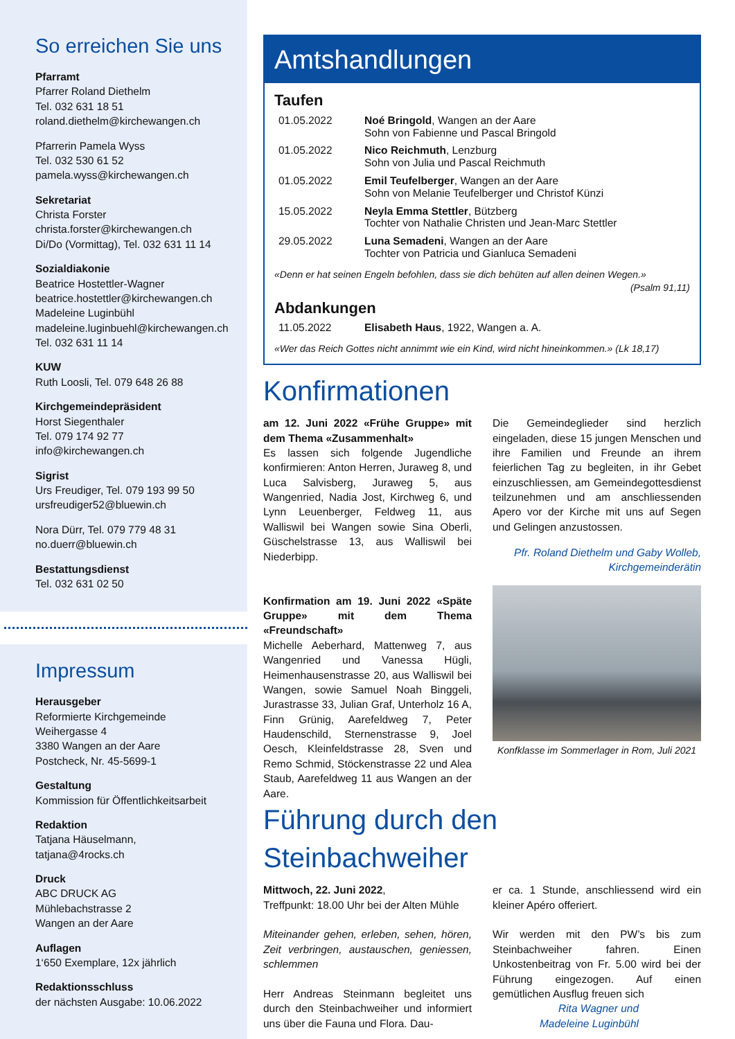So erreichen Sie uns
Pfarramt
Pfarrer Roland Diethelm
Tel. 032 631 18 51
roland.diethelm@kirchewangen.ch
Pfarrerin Pamela Wyss
Tel. 032 530 61 52
pamela.wyss@kirchewangen.ch
Sekretariat
Christa Forster
christa.forster@kirchewangen.ch
Di/Do (Vormittag), Tel. 032 631 11 14
Sozialdiakonie
Beatrice Hostettler-Wagner
beatrice.hostettler@kirchewangen.ch
Madeleine Luginbühl
madeleine.luginbuehl@kirchewangen.ch
Tel. 032 631 11 14
KUW
Ruth Loosli, Tel. 079 648 26 88
Kirchgemeindepräsident
Horst Siegenthaler
Tel. 079 174 92 77
info@kirchewangen.ch
Sigrist
Urs Freudiger, Tel. 079 193 99 50
ursfreudiger52@bluewin.ch
Nora Dürr, Tel. 079 779 48 31
no.duerr@bluewin.ch
Bestattungsdienst
Tel. 032 631 02 50
Impressum
Herausgeber
Reformierte Kirchgemeinde
Weihergasse 4
3380 Wangen an der Aare
Postcheck, Nr. 45-5699-1
Gestaltung
Kommission für Öffentlichkeitsarbeit
Redaktion
Tatjana Häuselmann,
tatjana@4rocks.ch
Druck
ABC DRUCK AG
Mühlebachstrasse 2
Wangen an der Aare
Auflagen
1‘650 Exemplare, 12x jährlich
Redaktionsschluss
der nächsten Ausgabe: 10.06.2022
Amtshandlungen
Taufen
| 01.05.2022 | Noé Bringold , Wangen an der Aare Sohn von Fabienne und Pascal Bringold |
| 01.05.2022 | Nico Reichmuth , Lenzburg Sohn von Julia und Pascal Reichmuth |
| 01.05.2022 | Emil Teufelberger , Wangen an der Aare Sohn von Melanie Teufelberger und Christof Künzi |
| 15.05.2022 | Neyla Emma Stettler , Bützberg Tochter von Nathalie Christen und Jean-Marc Stettler |
| 29.05.2022 | Luna Semadeni , Wangen an der Aare Tochter von Patricia und Gianluca Semadeni |
«Denn er hat seinen Engeln befohlen, dass sie dich behüten auf allen deinen Wegen.»
(Psalm 91,11)
Abdankungen
| 11.05.2022 | Elisabeth Haus , 1922, Wangen a. A. |
«Wer das Reich Gottes nicht annimmt wie ein Kind, wird nicht hineinkommen.» (Lk 18,17)
Konfirmationen
am 12. Juni 2022 «Frühe Gruppe» mit dem Thema «Zusammenhalt»
Es lassen sich folgende Jugendliche konfirmieren: Anton Herren, Juraweg 8, und Luca Salvisberg, Juraweg 5, aus Wangenried, Nadia Jost, Kirchweg 6, und Lynn Leuenberger, Feldweg 11, aus Walliswil bei Wangen sowie Sina Oberli, Güschelstrasse 13, aus Walliswil bei Niederbipp.
Konfirmation am 19. Juni 2022 «Späte Gruppe» mit dem Thema «Freundschaft»
Michelle Aeberhard, Mattenweg 7, aus Wangenried und Vanessa Hügli, Heimenhausenstrasse 20, aus Walliswil bei Wangen, sowie Samuel Noah Binggeli, Jurastrasse 33, Julian Graf, Unterholz 16 A, Finn Grünig, Aarefeldweg 7, Peter Haudenschild, Sternenstrasse 9, Joel Oesch, Kleinfeldstrasse 28, Sven und Remo Schmid, Stöckenstrasse 22 und Alea Staub, Aarefeldweg 11 aus Wangen an der Aare.
Die Gemeindeglieder sind herzlich eingeladen, diese 15 jungen Menschen und ihre Familien und Freunde an ihrem feierlichen Tag zu begleiten, in ihr Gebet einzuschliessen, am Gemeindegottesdienst teilzunehmen und am anschliessenden Apero vor der Kirche mit uns auf Segen und Gelingen anzustossen.
Pfr. Roland Diethelm und Gaby Wolleb,
Kirchgemeinderätin
Konfklasse im Sommerlager in Rom, Juli 2021
Führung durch den Steinbachweiher
Mittwoch, 22. Juni 2022,
Treffpunkt: 18.00 Uhr bei der Alten Mühle
Miteinander gehen, erleben, sehen, hören, Zeit verbringen, austauschen, geniessen, schlemmen
Herr Andreas Steinmann begleitet uns durch den Steinbachweiher und informiert uns über die Fauna und Flora. Dau-
er ca. 1 Stunde, anschliessend wird ein kleiner Apéro offeriert.
Wir werden mit den PW’s bis zum Steinbachweiher fahren. Einen Unkostenbeitrag von Fr. 5.00 wird bei der Führung eingezogen. Auf einen gemütlichen Ausflug freuen sich
Rita Wagner und
Madeleine Luginbühl